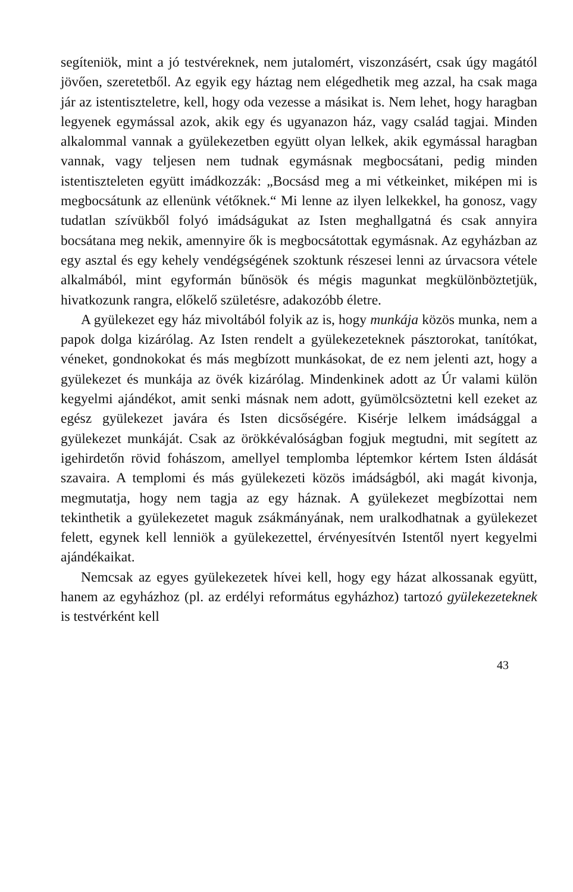segíteniök, mint a jó testvéreknek, nem jutalomért, viszonzásért, csak úgy magától jövően, szeretetből. Az egyik egy háztag nem elégedhetik meg azzal, ha csak maga jár az istentiszteletre, kell, hogy oda vezesse a másikat is. Nem lehet, hogy haragban legyenek egymással azok, akik egy és ugyanazon ház, vagy család tagjai. Minden alkalommal vannak a gyülekezetben együtt olyan lelkek, akik egymással haragban vannak, vagy teljesen nem tudnak egymásnak megbocsátani, pedig minden istentiszteleten együtt imádkozzák: „Bocsásd meg a mi vétkeinket, miképen mi is megbocsátunk az ellenünk vétőknek.“ Mi lenne az ilyen lelkekkel, ha gonosz, vagy tudatlan szívükből folyó imádságukat az Isten meghallgatná és csak annyira bocsátana meg nekik, amennyire ők is megbocsátottak egymásnak. Az egyházban az egy asztal és egy kehely vendégségének szoktunk részesei lenni az úrvacsora vétele alkalmából, mint egyformán bűnösök és mégis magunkat megkülönböztetjük, hivatkozunk rangra, előkelő születésre, adakozóbb életre.
A gyülekezet egy ház mivoltából folyik az is, hogy munkája közös munka, nem a papok dolga kizárólag. Az Isten rendelt a gyülekezeteknek pásztorokat, tanítókat, véneket, gondnokokat és más megbízott munkásokat, de ez nem jelenti azt, hogy a gyülekezet és munkája az övék kizárólag. Mindenkinek adott az Úr valami külön kegyelmi ajándékot, amit senki másnak nem adott, gyümölcsöztetni kell ezeket az egész gyülekezet javára és Isten dicsőségére. Kisérje lelkem imádsággal a gyülekezet munkáját. Csak az örökkévalóságban fogjuk megtudni, mit segített az igehirdetőn rövid fohászom, amellyel templomba léptemkor kértem Isten áldását szavaira. A templomi és más gyülekezeti közös imádságból, aki magát kivonja, megmutatja, hogy nem tagja az egy háznak. A gyülekezet megbízottai nem tekinthetik a gyülekezetet maguk zsákmányának, nem uralkodhatnak a gyülekezet felett, egynek kell lenniök a gyülekezettel, érvényesítvén Istentől nyert kegyelmi ajándékaikat.
Nemcsak az egyes gyülekezetek hívei kell, hogy egy házat alkossanak együtt, hanem az egyházhoz (pl. az erdélyi református egyházhoz) tartozó gyülekezeteknek is testvérként kell
43